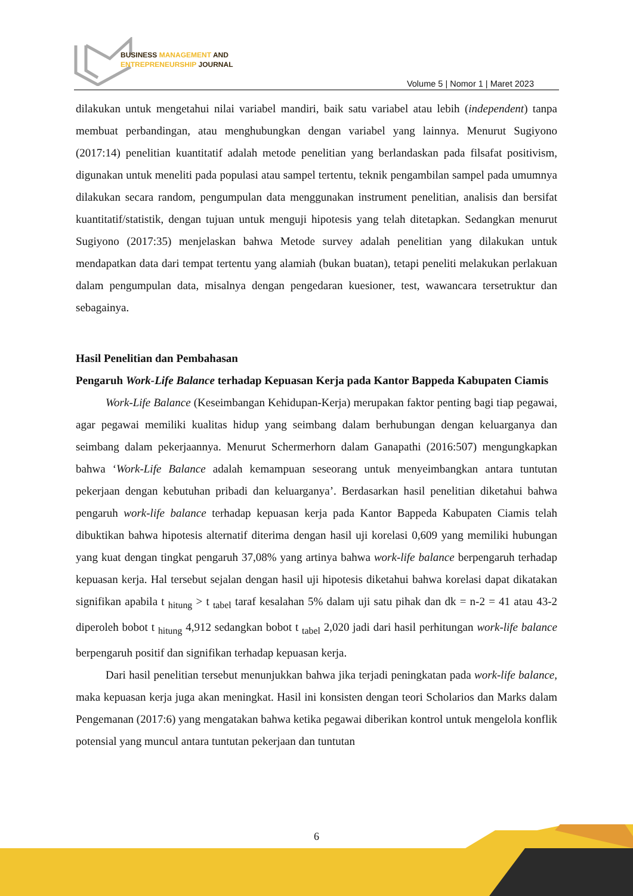BUSINESS MANAGEMENT AND
ENTREPRENEURSHIP JOURNAL
Volume 5 | Nomor 1 | Maret 2023
dilakukan untuk mengetahui nilai variabel mandiri, baik satu variabel atau lebih (independent) tanpa membuat perbandingan, atau menghubungkan dengan variabel yang lainnya. Menurut Sugiyono (2017:14) penelitian kuantitatif adalah metode penelitian yang berlandaskan pada filsafat positivism, digunakan untuk meneliti pada populasi atau sampel tertentu, teknik pengambilan sampel pada umumnya dilakukan secara random, pengumpulan data menggunakan instrument penelitian, analisis dan bersifat kuantitatif/statistik, dengan tujuan untuk menguji hipotesis yang telah ditetapkan. Sedangkan menurut Sugiyono (2017:35) menjelaskan bahwa Metode survey adalah penelitian yang dilakukan untuk mendapatkan data dari tempat tertentu yang alamiah (bukan buatan), tetapi peneliti melakukan perlakuan dalam pengumpulan data, misalnya dengan pengedaran kuesioner, test, wawancara tersetruktur dan sebagainya.
Hasil Penelitian dan Pembahasan
Pengaruh Work-Life Balance terhadap Kepuasan Kerja pada Kantor Bappeda Kabupaten Ciamis
Work-Life Balance (Keseimbangan Kehidupan-Kerja) merupakan faktor penting bagi tiap pegawai, agar pegawai memiliki kualitas hidup yang seimbang dalam berhubungan dengan keluarganya dan seimbang dalam pekerjaannya. Menurut Schermerhorn dalam Ganapathi (2016:507) mengungkapkan bahwa ‘Work-Life Balance adalah kemampuan seseorang untuk menyeimbangkan antara tuntutan pekerjaan dengan kebutuhan pribadi dan keluarganya’. Berdasarkan hasil penelitian diketahui bahwa pengaruh work-life balance terhadap kepuasan kerja pada Kantor Bappeda Kabupaten Ciamis telah dibuktikan bahwa hipotesis alternatif diterima dengan hasil uji korelasi 0,609 yang memiliki hubungan yang kuat dengan tingkat pengaruh 37,08% yang artinya bahwa work-life balance berpengaruh terhadap kepuasan kerja. Hal tersebut sejalan dengan hasil uji hipotesis diketahui bahwa korelasi dapat dikatakan signifikan apabila t <sub>hitung</sub> > t <sub>tabel</sub> taraf kesalahan 5% dalam uji satu pihak dan dk = n-2 = 41 atau 43-2 diperoleh bobot t <sub>hitung</sub> 4,912 sedangkan bobot t <sub>tabel</sub> 2,020 jadi dari hasil perhitungan work-life balance berpengaruh positif dan signifikan terhadap kepuasan kerja.
Dari hasil penelitian tersebut menunjukkan bahwa jika terjadi peningkatan pada work-life balance, maka kepuasan kerja juga akan meningkat. Hasil ini konsisten dengan teori Scholarios dan Marks dalam Pengemanan (2017:6) yang mengatakan bahwa ketika pegawai diberikan kontrol untuk mengelola konflik potensial yang muncul antara tuntutan pekerjaan dan tuntutan
6